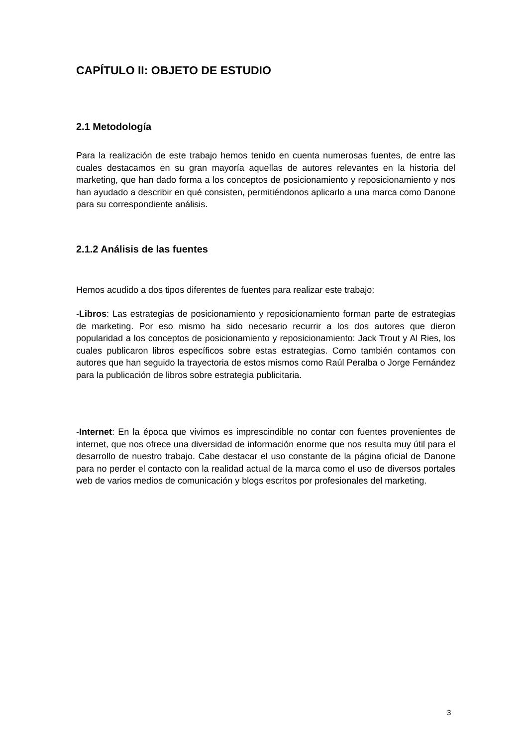CAPÍTULO II: OBJETO DE ESTUDIO
2.1 Metodología
Para la realización de este trabajo hemos tenido en cuenta numerosas fuentes, de entre las cuales destacamos en su gran mayoría aquellas de autores relevantes en la historia del marketing, que han dado forma a los conceptos de posicionamiento y reposicionamiento y nos han ayudado a describir en qué consisten, permitiéndonos aplicarlo a una marca como Danone para su correspondiente análisis.
2.1.2 Análisis de las fuentes
Hemos acudido a dos tipos diferentes de fuentes para realizar este trabajo:
-Libros: Las estrategias de posicionamiento y reposicionamiento forman parte de estrategias de marketing. Por eso mismo ha sido necesario recurrir a los dos autores que dieron popularidad a los conceptos de posicionamiento y reposicionamiento: Jack Trout y Al Ries, los cuales publicaron libros específicos sobre estas estrategias. Como también contamos con autores que han seguido la trayectoria de estos mismos como Raúl Peralba o Jorge Fernández para la publicación de libros sobre estrategia publicitaria.
-Internet: En la época que vivimos es imprescindible no contar con fuentes provenientes de internet, que nos ofrece una diversidad de información enorme que nos resulta muy útil para el desarrollo de nuestro trabajo. Cabe destacar el uso constante de la página oficial de Danone para no perder el contacto con la realidad actual de la marca como el uso de diversos portales web de varios medios de comunicación y blogs escritos por profesionales del marketing.
3